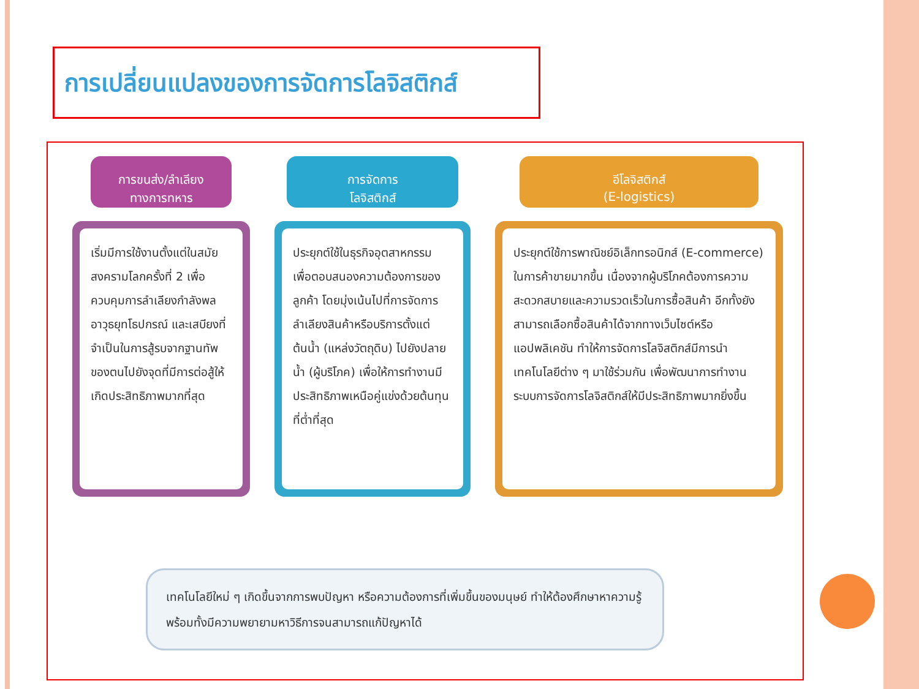การเปลี่ยนแปลงของการจัดการโลจิสติกส์
การขนส่ง/ลำเลียง
ทางการทหาร
เริ่มมีการใช้งานตั้งแต่ในสมัยสงครามโลกครั้งที่ 2 เพื่อควบคุมการลำเลียงกำลังพล อาวุธยุทโธปกรณ์ และเสบียงที่จำเป็นในการสู้รบจากฐานทัพของตนไปยังจุดที่มีการต่อสู้ให้เกิดประสิทธิภาพมากที่สุด
การจัดการ
โลจิสติกส์
ประยุกต์ใช้ในธุรกิจอุตสาหกรรม เพื่อตอบสนองความต้องการของลูกค้า โดยมุ่งเน้นไปที่การจัดการลำเลียงสินค้าหรือบริการตั้งแต่ต้นน้ำ (แหล่งวัตถุดิบ) ไปยังปลายน้ำ (ผู้บริโภค) เพื่อให้การทำงานมีประสิทธิภาพเหนือคู่แข่งด้วยต้นทุนที่ต่ำที่สุด
อีโลจิสติกส์
(E-logistics)
ประยุกต์ใช้การพาณิชย์อิเล็กทรอนิกส์ (E-commerce) ในการค้าขายมากขึ้น เนื่องจากผู้บริโภคต้องการความสะดวกสบายและความรวดเร็วในการซื้อสินค้า อีกทั้งยังสามารถเลือกซื้อสินค้าได้จากทางเว็บไซต์หรือแอปพลิเคชัน ทำให้การจัดการโลจิสติกส์มีการนำเทคโนโลยีต่าง ๆ มาใช้ร่วมกัน เพื่อพัฒนาการทำงานระบบการจัดการโลจิสติกส์ให้มีประสิทธิภาพมากยิ่งขึ้น
เทคโนโลยีใหม่ ๆ เกิดขึ้นจากการพบปัญหา หรือความต้องการที่เพิ่มขึ้นของมนุษย์ ทำให้ต้องศึกษาหาความรู้ พร้อมทั้งมีความพยายามหาวิธีการจนสามารถแก้ปัญหาได้